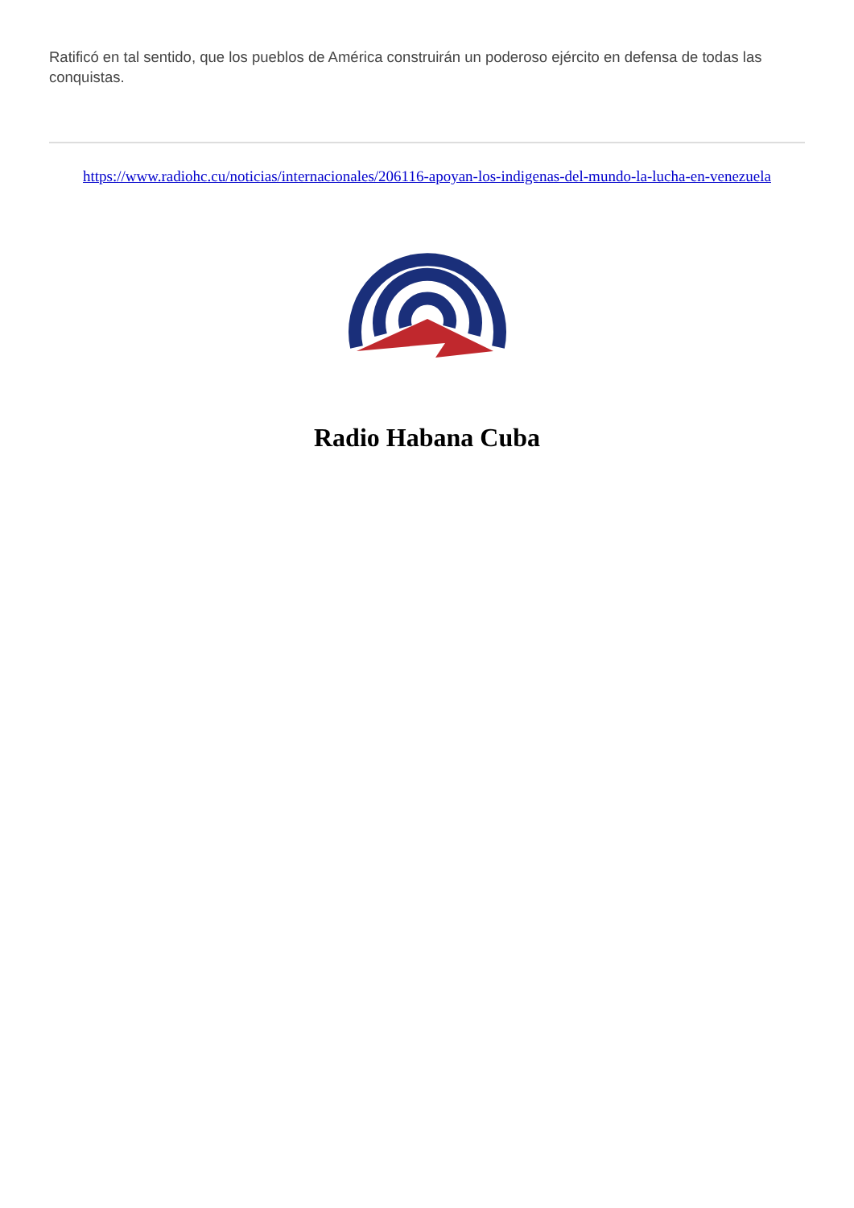Ratificó en tal sentido, que los pueblos de América construirán un poderoso ejército en defensa de todas las conquistas.
https://www.radiohc.cu/noticias/internacionales/206116-apoyan-los-indigenas-del-mundo-la-lucha-en-venezuela
Radio Habana Cuba